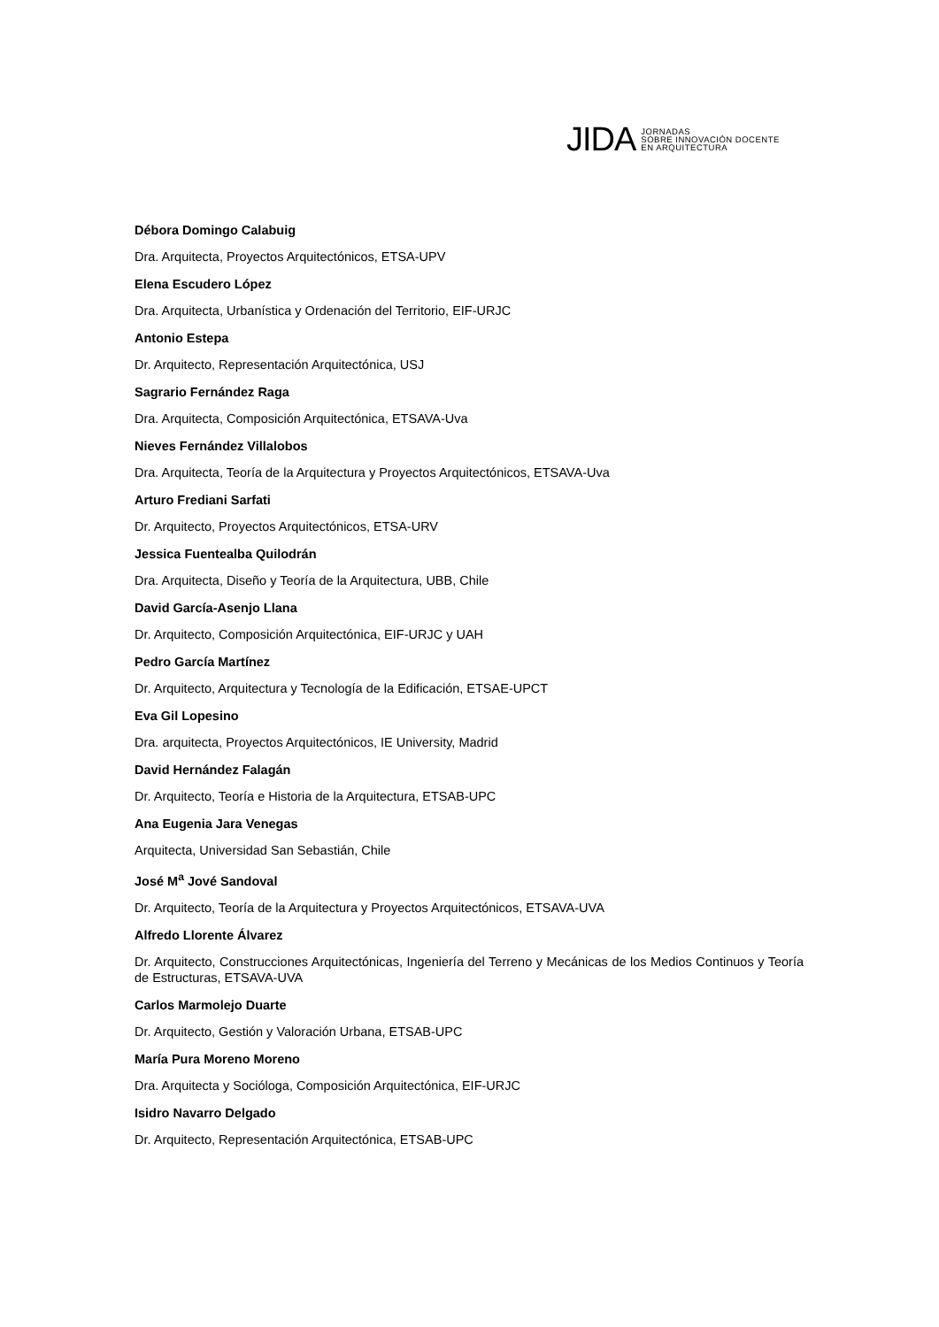JIDA
JORNADAS
SOBRE INNOVACIÓN DOCENTE
EN ARQUITECTURA
Débora Domingo Calabuig
Dra. Arquitecta, Proyectos Arquitectónicos, ETSA-UPV
Elena Escudero López
Dra. Arquitecta, Urbanística y Ordenación del Territorio, EIF-URJC
Antonio Estepa
Dr. Arquitecto, Representación Arquitectónica, USJ
Sagrario Fernández Raga
Dra. Arquitecta, Composición Arquitectónica, ETSAVA-Uva
Nieves Fernández Villalobos
Dra. Arquitecta, Teoría de la Arquitectura y Proyectos Arquitectónicos, ETSAVA-Uva
Arturo Frediani Sarfati
Dr. Arquitecto, Proyectos Arquitectónicos, ETSA-URV
Jessica Fuentealba Quilodrán
Dra. Arquitecta, Diseño y Teoría de la Arquitectura, UBB, Chile
David García-Asenjo Llana
Dr. Arquitecto, Composición Arquitectónica, EIF-URJC y UAH
Pedro García Martínez
Dr. Arquitecto, Arquitectura y Tecnología de la Edificación, ETSAE-UPCT
Eva Gil Lopesino
Dra. arquitecta, Proyectos Arquitectónicos, IE University, Madrid
David Hernández Falagán
Dr. Arquitecto, Teoría e Historia de la Arquitectura, ETSAB-UPC
Ana Eugenia Jara Venegas
Arquitecta, Universidad San Sebastián, Chile
José M<sup>a</sup> Jové Sandoval
Dr. Arquitecto, Teoría de la Arquitectura y Proyectos Arquitectónicos, ETSAVA-UVA
Alfredo Llorente Álvarez
Dr. Arquitecto, Construcciones Arquitectónicas, Ingeniería del Terreno y Mecánicas de los Medios Continuos y Teoría de Estructuras, ETSAVA-UVA
Carlos Marmolejo Duarte
Dr. Arquitecto, Gestión y Valoración Urbana, ETSAB-UPC
María Pura Moreno Moreno
Dra. Arquitecta y Socióloga, Composición Arquitectónica, EIF-URJC
Isidro Navarro Delgado
Dr. Arquitecto, Representación Arquitectónica, ETSAB-UPC